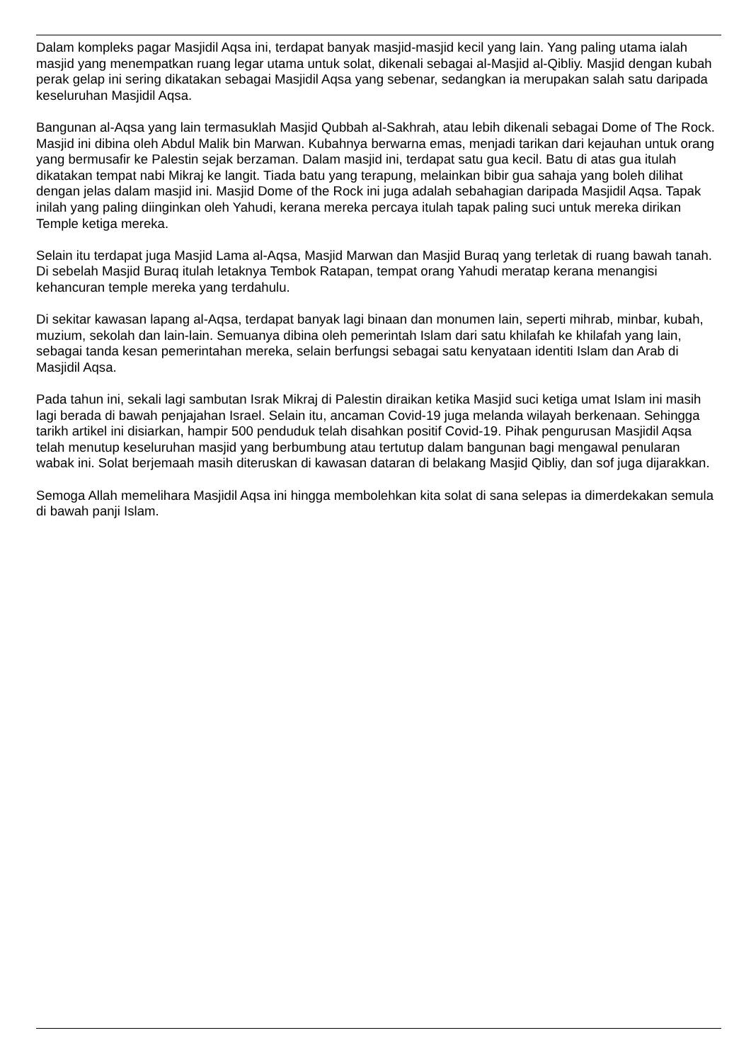Dalam kompleks pagar Masjidil Aqsa ini, terdapat banyak masjid-masjid kecil yang lain. Yang paling utama ialah masjid yang menempatkan ruang legar utama untuk solat, dikenali sebagai al-Masjid al-Qibliy. Masjid dengan kubah perak gelap ini sering dikatakan sebagai Masjidil Aqsa yang sebenar, sedangkan ia merupakan salah satu daripada keseluruhan Masjidil Aqsa.
Bangunan al-Aqsa yang lain termasuklah Masjid Qubbah al-Sakhrah, atau lebih dikenali sebagai Dome of The Rock. Masjid ini dibina oleh Abdul Malik bin Marwan. Kubahnya berwarna emas, menjadi tarikan dari kejauhan untuk orang yang bermusafir ke Palestin sejak berzaman. Dalam masjid ini, terdapat satu gua kecil. Batu di atas gua itulah dikatakan tempat nabi Mikraj ke langit. Tiada batu yang terapung, melainkan bibir gua sahaja yang boleh dilihat dengan jelas dalam masjid ini. Masjid Dome of the Rock ini juga adalah sebahagian daripada Masjidil Aqsa. Tapak inilah yang paling diinginkan oleh Yahudi, kerana mereka percaya itulah tapak paling suci untuk mereka dirikan Temple ketiga mereka.
Selain itu terdapat juga Masjid Lama al-Aqsa, Masjid Marwan dan Masjid Buraq yang terletak di ruang bawah tanah. Di sebelah Masjid Buraq itulah letaknya Tembok Ratapan, tempat orang Yahudi meratap kerana menangisi kehancuran temple mereka yang terdahulu.
Di sekitar kawasan lapang al-Aqsa, terdapat banyak lagi binaan dan monumen lain, seperti mihrab, minbar, kubah, muzium, sekolah dan lain-lain. Semuanya dibina oleh pemerintah Islam dari satu khilafah ke khilafah yang lain, sebagai tanda kesan pemerintahan mereka, selain berfungsi sebagai satu kenyataan identiti Islam dan Arab di Masjidil Aqsa.
Pada tahun ini, sekali lagi sambutan Israk Mikraj di Palestin diraikan ketika Masjid suci ketiga umat Islam ini masih lagi berada di bawah penjajahan Israel. Selain itu, ancaman Covid-19 juga melanda wilayah berkenaan. Sehingga tarikh artikel ini disiarkan, hampir 500 penduduk telah disahkan positif Covid-19. Pihak pengurusan Masjidil Aqsa telah menutup keseluruhan masjid yang berbumbung atau tertutup dalam bangunan bagi mengawal penularan wabak ini. Solat berjemaah masih diteruskan di kawasan dataran di belakang Masjid Qibliy, dan sof juga dijarakkan.
Semoga Allah memelihara Masjidil Aqsa ini hingga membolehkan kita solat di sana selepas ia dimerdekakan semula di bawah panji Islam.